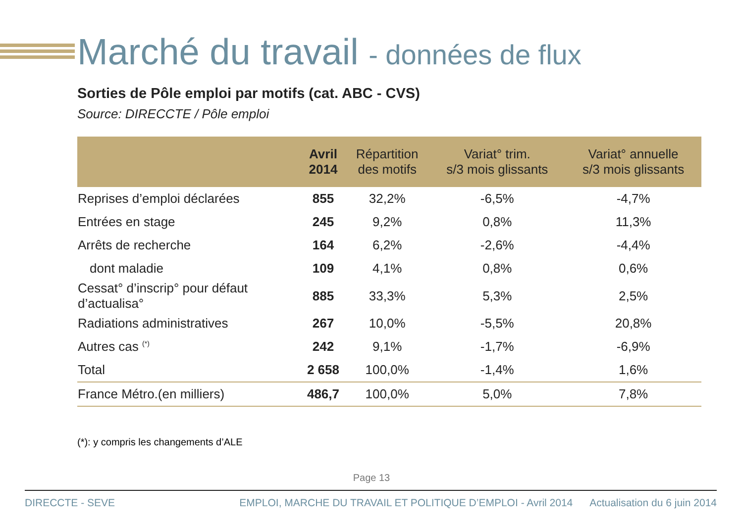Marché du travail - données de flux
Sorties de Pôle emploi par motifs (cat. ABC - CVS)
Source: DIRECCTE / Pôle emploi
| | Avril 2014 | Répartition des motifs | Variat° trim. s/3 mois glissants | Variat° annuelle s/3 mois glissants |
| --- | --- | --- | --- | --- |
| Reprises d’emploi déclarées | 855 | 32,2% | -6,5% | -4,7% |
| Entrées en stage | 245 | 9,2% | 0,8% | 11,3% |
| Arrêts de recherche | 164 | 6,2% | -2,6% | -4,4% |
| dont maladie | 109 | 4,1% | 0,8% | 0,6% |
| Cessat° d’inscrip° pour défaut d’actualisa° | 885 | 33,3% | 5,3% | 2,5% |
| Radiations administratives | 267 | 10,0% | -5,5% | 20,8% |
| Autres cas <sup>(*)</sup> | 242 | 9,1% | -1,7% | -6,9% |
| Total | 2 658 | 100,0% | -1,4% | 1,6% |
| France Métro.(en milliers) | 486,7 | 100,0% | 5,0% | 7,8% |
(*): y compris les changements d’ALE
Page 13
DIRECCTE - SEVE EMPLOI, MARCHE DU TRAVAIL ET POLITIQUE D’EMPLOI - Avril 2014 Actualisation du 6 juin 2014